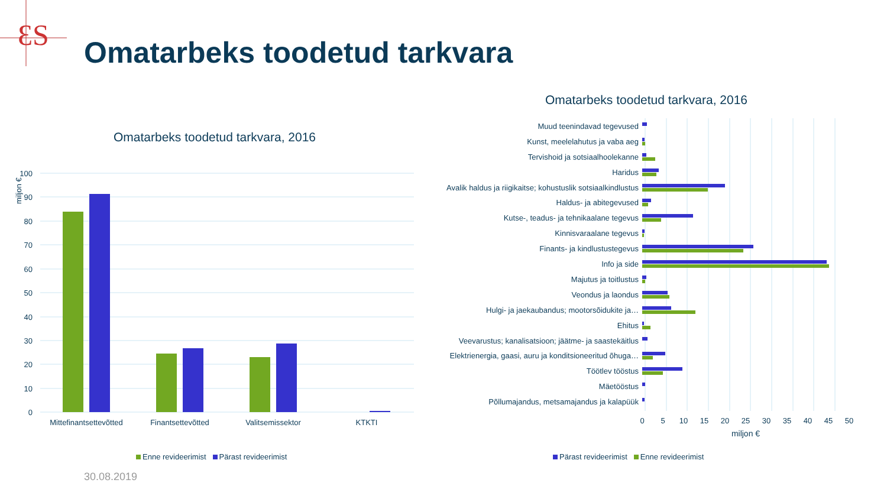ƐS
Omatarbeks toodetud tarkvara
Omatarbeks toodetud tarkvara, 2016
Omatarbeks toodetud tarkvara, 2016
100
90
80
70
60
50
40
30
20
10
0
Mittefinantsettevõtted
Finantsettevõtted
Valitsemissektor
KTKTI
miljon €
Enne revideerimist Pärast revideerimist
Muud teenindavad tegevused
Kunst, meelelahutus ja vaba aeg
Tervishoid ja sotsiaalhoolekanne
Haridus
Avalik haldus ja riigikaitse; kohustuslik sotsiaalkindlustus
Haldus- ja abitegevused
Kutse-, teadus- ja tehnikaalane tegevus
Kinnisvaraalane tegevus
Finants- ja kindlustustegevus
Info ja side
Majutus ja toitlustus
Veondus ja laondus
Hulgi- ja jaekaubandus; mootorsõidukite ja…
Ehitus
Veevarustus; kanalisatsioon; jäätme- ja saastekäitlus
Elektrienergia, gaasi, auru ja konditsioneeritud õhuga…
Töötlev tööstus
Mäetööstus
Põllumajandus, metsamajandus ja kalapüük
0
5
10
15
20
25
30
35
40
45
50
miljon €
Pärast revideerimist Enne revideerimist
30.08.2019